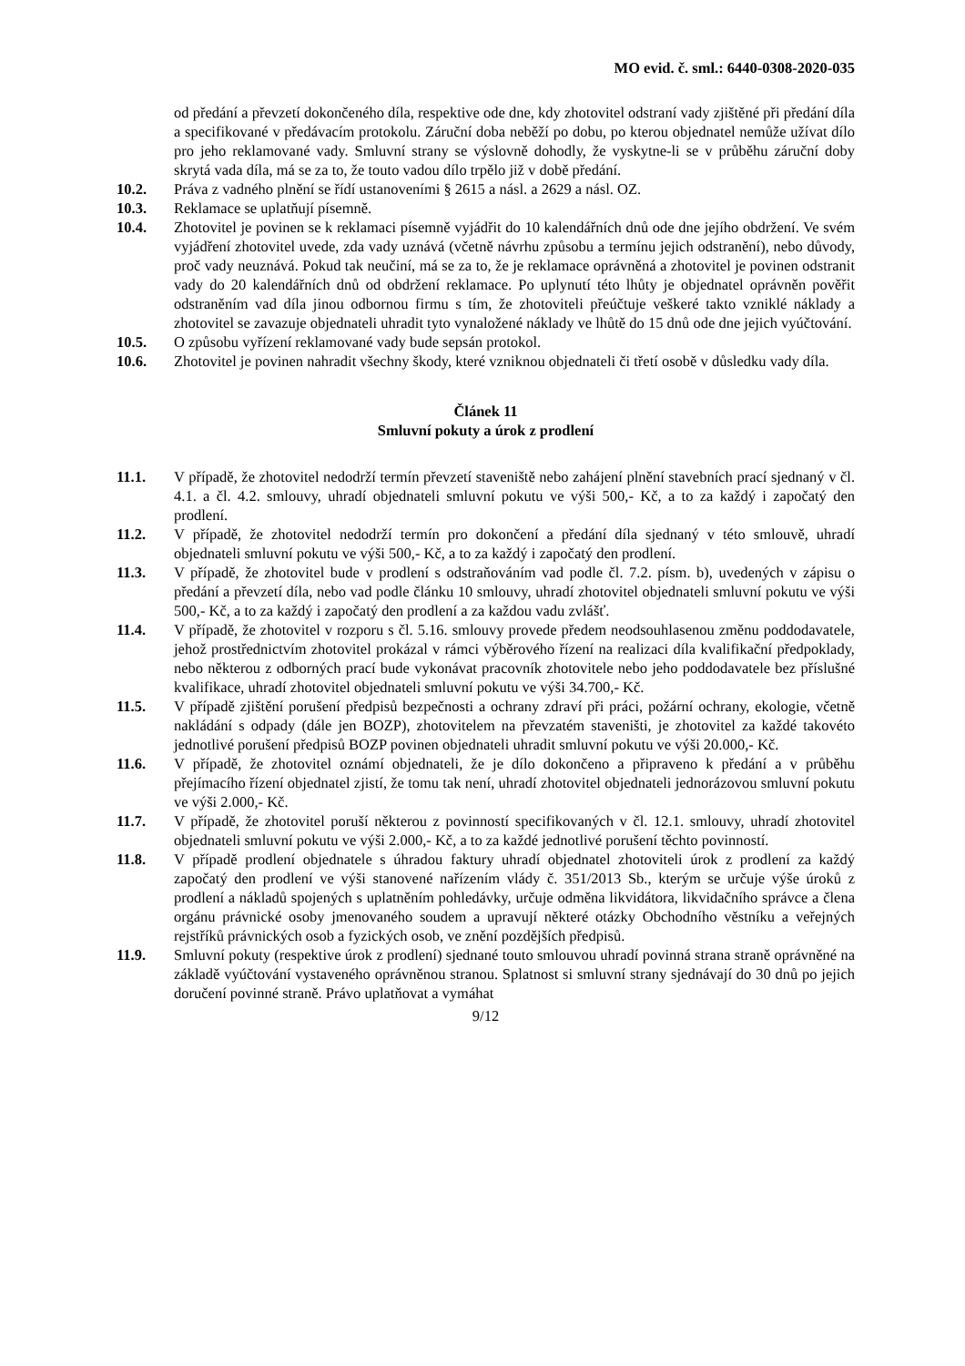MO evid. č. sml.: 6440-0308-2020-035
od předání a převzetí dokončeného díla, respektive ode dne, kdy zhotovitel odstraní vady zjištěné při předání díla a specifikované v předávacím protokolu. Záruční doba neběží po dobu, po kterou objednatel nemůže užívat dílo pro jeho reklamované vady. Smluvní strany se výslovně dohodly, že vyskytne-li se v průběhu záruční doby skrytá vada díla, má se za to, že touto vadou dílo trpělo již v době předání.
10.2. Práva z vadného plnění se řídí ustanoveními § 2615 a násl. a 2629 a násl. OZ.
10.3. Reklamace se uplatňují písemně.
10.4. Zhotovitel je povinen se k reklamaci písemně vyjádřit do 10 kalendářních dnů ode dne jejího obdržení. Ve svém vyjádření zhotovitel uvede, zda vady uznává (včetně návrhu způsobu a termínu jejich odstranění), nebo důvody, proč vady neuznává. Pokud tak neučiní, má se za to, že je reklamace oprávněná a zhotovitel je povinen odstranit vady do 20 kalendářních dnů od obdržení reklamace. Po uplynutí této lhůty je objednatel oprávněn pověřit odstraněním vad díla jinou odbornou firmu s tím, že zhotoviteli přeúčtuje veškeré takto vzniklé náklady a zhotovitel se zavazuje objednateli uhradit tyto vynaložené náklady ve lhůtě do 15 dnů ode dne jejich vyúčtování.
10.5. O způsobu vyřízení reklamované vady bude sepsán protokol.
10.6. Zhotovitel je povinen nahradit všechny škody, které vzniknou objednateli či třetí osobě v důsledku vady díla.
Článek 11
Smluvní pokuty a úrok z prodlení
11.1. V případě, že zhotovitel nedodrží termín převzetí staveniště nebo zahájení plnění stavebních prací sjednaný v čl. 4.1. a čl. 4.2. smlouvy, uhradí objednateli smluvní pokutu ve výši 500,- Kč, a to za každý i započatý den prodlení.
11.2. V případě, že zhotovitel nedodrží termín pro dokončení a předání díla sjednaný v této smlouvě, uhradí objednateli smluvní pokutu ve výši 500,- Kč, a to za každý i započatý den prodlení.
11.3. V případě, že zhotovitel bude v prodlení s odstraňováním vad podle čl. 7.2. písm. b), uvedených v zápisu o předání a převzetí díla, nebo vad podle článku 10 smlouvy, uhradí zhotovitel objednateli smluvní pokutu ve výši 500,- Kč, a to za každý i započatý den prodlení a za každou vadu zvlášť.
11.4. V případě, že zhotovitel v rozporu s čl. 5.16. smlouvy provede předem neodsouhlasenou změnu poddodavatele, jehož prostřednictvím zhotovitel prokázal v rámci výběrového řízení na realizaci díla kvalifikační předpoklady, nebo některou z odborných prací bude vykonávat pracovník zhotovitele nebo jeho poddodavatele bez příslušné kvalifikace, uhradí zhotovitel objednateli smluvní pokutu ve výši 34.700,- Kč.
11.5. V případě zjištění porušení předpisů bezpečnosti a ochrany zdraví při práci, požární ochrany, ekologie, včetně nakládání s odpady (dále jen BOZP), zhotovitelem na převzatém staveništi, je zhotovitel za každé takovéto jednotlivé porušení předpisů BOZP povinen objednateli uhradit smluvní pokutu ve výši 20.000,- Kč.
11.6. V případě, že zhotovitel oznámí objednateli, že je dílo dokončeno a připraveno k předání a v průběhu přejímacího řízení objednatel zjistí, že tomu tak není, uhradí zhotovitel objednateli jednorázovou smluvní pokutu ve výši 2.000,- Kč.
11.7. V případě, že zhotovitel poruší některou z povinností specifikovaných v čl. 12.1. smlouvy, uhradí zhotovitel objednateli smluvní pokutu ve výši 2.000,- Kč, a to za každé jednotlivé porušení těchto povinností.
11.8. V případě prodlení objednatele s úhradou faktury uhradí objednatel zhotoviteli úrok z prodlení za každý započatý den prodlení ve výši stanovené nařízením vlády č. 351/2013 Sb., kterým se určuje výše úroků z prodlení a nákladů spojených s uplatněním pohledávky, určuje odměna likvidátora, likvidačního správce a člena orgánu právnické osoby jmenovaného soudem a upravují některé otázky Obchodního věstníku a veřejných rejstříků právnických osob a fyzických osob, ve znění pozdějších předpisů.
11.9. Smluvní pokuty (respektive úrok z prodlení) sjednané touto smlouvou uhradí povinná strana straně oprávněné na základě vyúčtování vystaveného oprávněnou stranou. Splatnost si smluvní strany sjednávají do 30 dnů po jejich doručení povinné straně. Právo uplatňovat a vymáhat
9/12